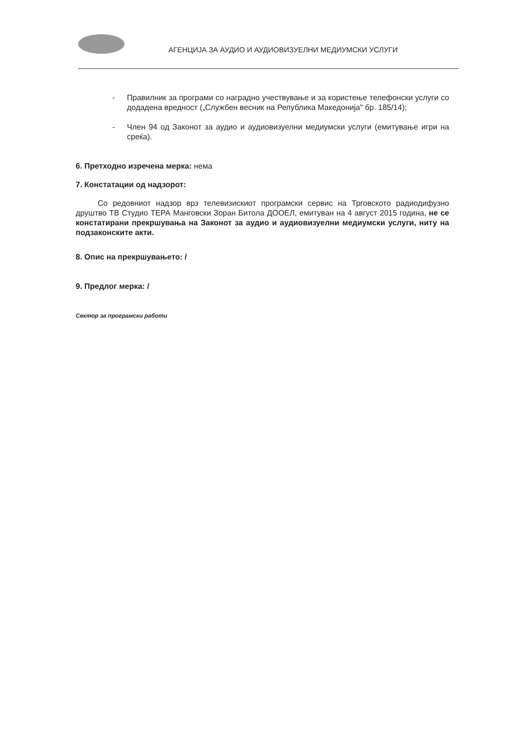АГЕНЦИЈА ЗА АУДИО И АУДИОВИЗУЕЛНИ МЕДИУМСКИ УСЛУГИ
- Правилник за програми со наградно учествување и за користење телефонски услуги со додадена вредност („Службен весник на Република Македонија" бр. 185/14);
- Член 94 од Законот за аудио и аудиовизуелни медиумски услуги (емитување игри на среќа).
6. Претходно изречена мерка: нема
7. Констатации од надзорот:
Со редовниот надзор врз телевизискиот програмски сервис на Трговското радиодифузно друштво ТВ Студио ТЕРА Манговски Зоран Битола ДООЕЛ, емитуван на 4 август 2015 година, не се констатирани прекршувања на Законот за аудио и аудиовизуелни медиумски услуги, ниту на подзаконските акти.
8. Опис на прекршувањето: /
9. Предлог мерка: /
Сектор за програмски работи